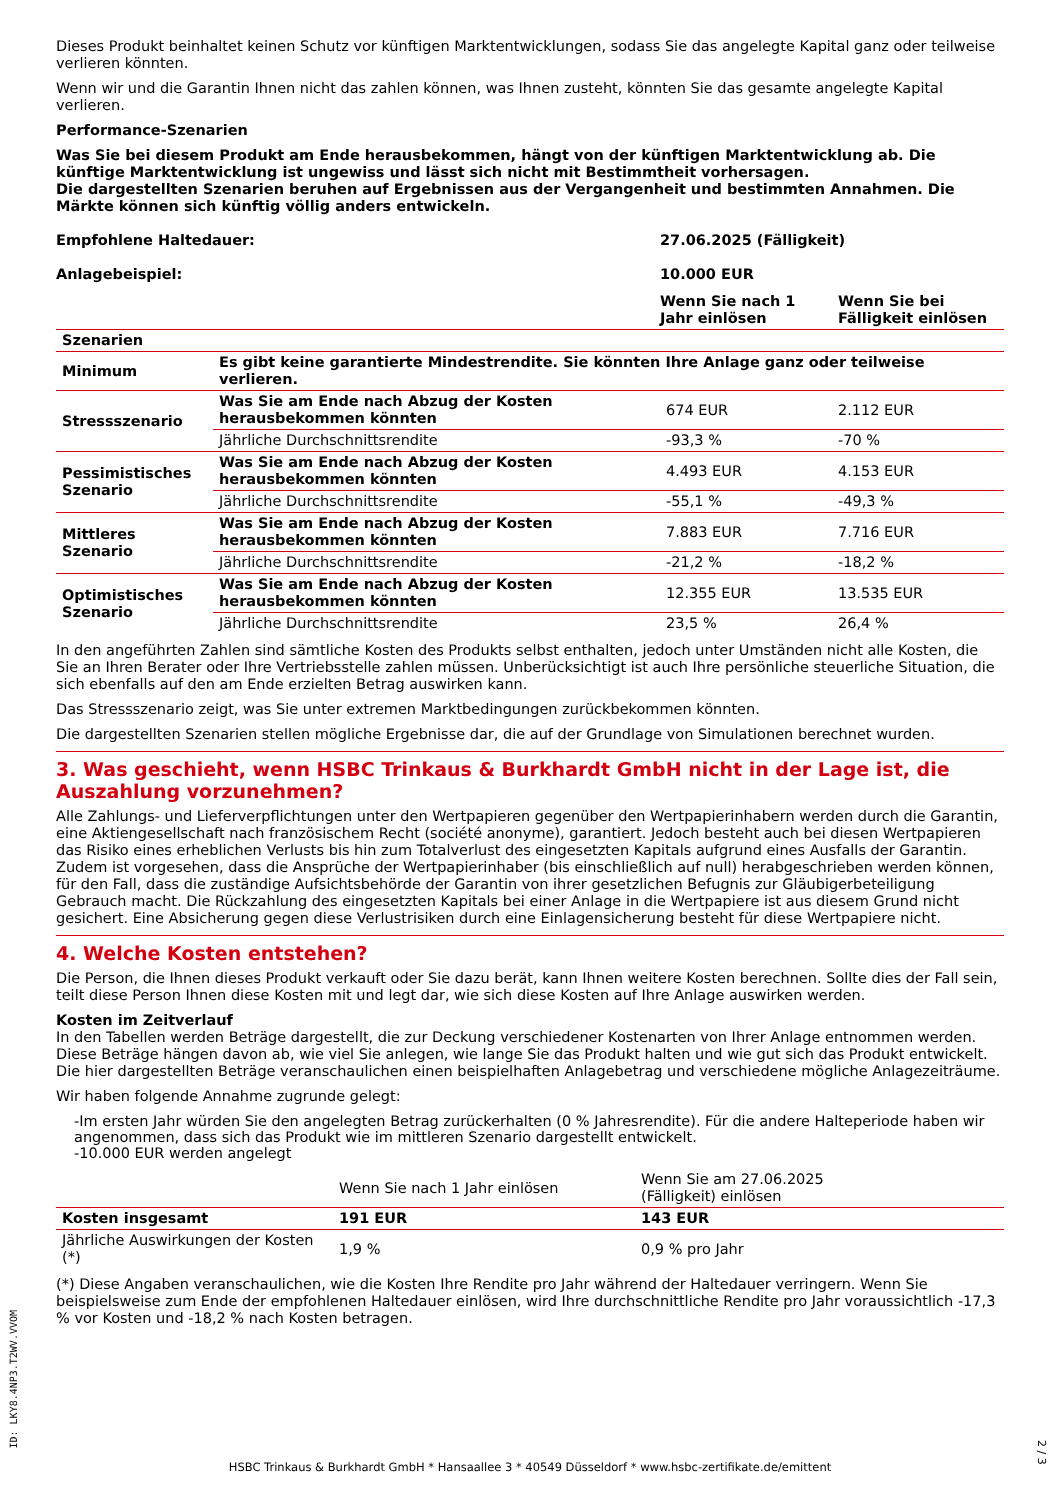Dieses Produkt beinhaltet keinen Schutz vor künftigen Marktentwicklungen, sodass Sie das angelegte Kapital ganz oder teilweise verlieren könnten.
Wenn wir und die Garantin Ihnen nicht das zahlen können, was Ihnen zusteht, könnten Sie das gesamte angelegte Kapital verlieren.
Performance-Szenarien
Was Sie bei diesem Produkt am Ende herausbekommen, hängt von der künftigen Marktentwicklung ab. Die künftige Marktentwicklung ist ungewiss und lässt sich nicht mit Bestimmtheit vorhersagen.
Die dargestellten Szenarien beruhen auf Ergebnissen aus der Vergangenheit und bestimmten Annahmen. Die Märkte können sich künftig völlig anders entwickeln.
| Empfohlene Haltedauer: | | 27.06.2025 (Fälligkeit) | |
| Anlagebeispiel: | | 10.000 EUR | |
| | | Wenn Sie nach 1 Jahr einlösen | Wenn Sie bei Fälligkeit einlösen |
| Szenarien | | | |
| Minimum | Es gibt keine garantierte Mindestrendite. Sie könnten Ihre Anlage ganz oder teilweise verlieren. | | |
| Stressszenario | Was Sie am Ende nach Abzug der Kosten herausbekommen könnten | 674 EUR | 2.112 EUR |
| | Jährliche Durchschnittsrendite | -93,3 % | -70 % |
| Pessimistisches Szenario | Was Sie am Ende nach Abzug der Kosten herausbekommen könnten | 4.493 EUR | 4.153 EUR |
| | Jährliche Durchschnittsrendite | -55,1 % | -49,3 % |
| Mittleres Szenario | Was Sie am Ende nach Abzug der Kosten herausbekommen könnten | 7.883 EUR | 7.716 EUR |
| | Jährliche Durchschnittsrendite | -21,2 % | -18,2 % |
| Optimistisches Szenario | Was Sie am Ende nach Abzug der Kosten herausbekommen könnten | 12.355 EUR | 13.535 EUR |
| | Jährliche Durchschnittsrendite | 23,5 % | 26,4 % |
In den angeführten Zahlen sind sämtliche Kosten des Produkts selbst enthalten, jedoch unter Umständen nicht alle Kosten, die Sie an Ihren Berater oder Ihre Vertriebsstelle zahlen müssen. Unberücksichtigt ist auch Ihre persönliche steuerliche Situation, die sich ebenfalls auf den am Ende erzielten Betrag auswirken kann.
Das Stressszenario zeigt, was Sie unter extremen Marktbedingungen zurückbekommen könnten.
Die dargestellten Szenarien stellen mögliche Ergebnisse dar, die auf der Grundlage von Simulationen berechnet wurden.
3. Was geschieht, wenn HSBC Trinkaus & Burkhardt GmbH nicht in der Lage ist, die Auszahlung vorzunehmen?
Alle Zahlungs- und Lieferverpflichtungen unter den Wertpapieren gegenüber den Wertpapierinhabern werden durch die Garantin, eine Aktiengesellschaft nach französischem Recht (société anonyme), garantiert. Jedoch besteht auch bei diesen Wertpapieren das Risiko eines erheblichen Verlusts bis hin zum Totalverlust des eingesetzten Kapitals aufgrund eines Ausfalls der Garantin. Zudem ist vorgesehen, dass die Ansprüche der Wertpapierinhaber (bis einschließlich auf null) herabgeschrieben werden können, für den Fall, dass die zuständige Aufsichtsbehörde der Garantin von ihrer gesetzlichen Befugnis zur Gläubigerbeteiligung Gebrauch macht. Die Rückzahlung des eingesetzten Kapitals bei einer Anlage in die Wertpapiere ist aus diesem Grund nicht gesichert. Eine Absicherung gegen diese Verlustrisiken durch eine Einlagensicherung besteht für diese Wertpapiere nicht.
4. Welche Kosten entstehen?
Die Person, die Ihnen dieses Produkt verkauft oder Sie dazu berät, kann Ihnen weitere Kosten berechnen. Sollte dies der Fall sein, teilt diese Person Ihnen diese Kosten mit und legt dar, wie sich diese Kosten auf Ihre Anlage auswirken werden.
Kosten im Zeitverlauf
In den Tabellen werden Beträge dargestellt, die zur Deckung verschiedener Kostenarten von Ihrer Anlage entnommen werden. Diese Beträge hängen davon ab, wie viel Sie anlegen, wie lange Sie das Produkt halten und wie gut sich das Produkt entwickelt. Die hier dargestellten Beträge veranschaulichen einen beispielhaften Anlagebetrag und verschiedene mögliche Anlagezeiträume.
Wir haben folgende Annahme zugrunde gelegt:
-Im ersten Jahr würden Sie den angelegten Betrag zurückerhalten (0 % Jahresrendite). Für die andere Halteperiode haben wir angenommen, dass sich das Produkt wie im mittleren Szenario dargestellt entwickelt.
-10.000 EUR werden angelegt
| | Wenn Sie nach 1 Jahr einlösen | Wenn Sie am 27.06.2025 (Fälligkeit) einlösen |
| Kosten insgesamt | 191 EUR | 143 EUR |
| Jährliche Auswirkungen der Kosten (*) | 1,9 % | 0,9 % pro Jahr |
(*) Diese Angaben veranschaulichen, wie die Kosten Ihre Rendite pro Jahr während der Haltedauer verringern. Wenn Sie beispielsweise zum Ende der empfohlenen Haltedauer einlösen, wird Ihre durchschnittliche Rendite pro Jahr voraussichtlich -17,3 % vor Kosten und -18,2 % nach Kosten betragen.
ID: LKY8.4NP3.T2WV.VVOM
HSBC Trinkaus & Burkhardt GmbH * Hansaallee 3 * 40549 Düsseldorf * www.hsbc-zertifikate.de/emittent
2 / 3